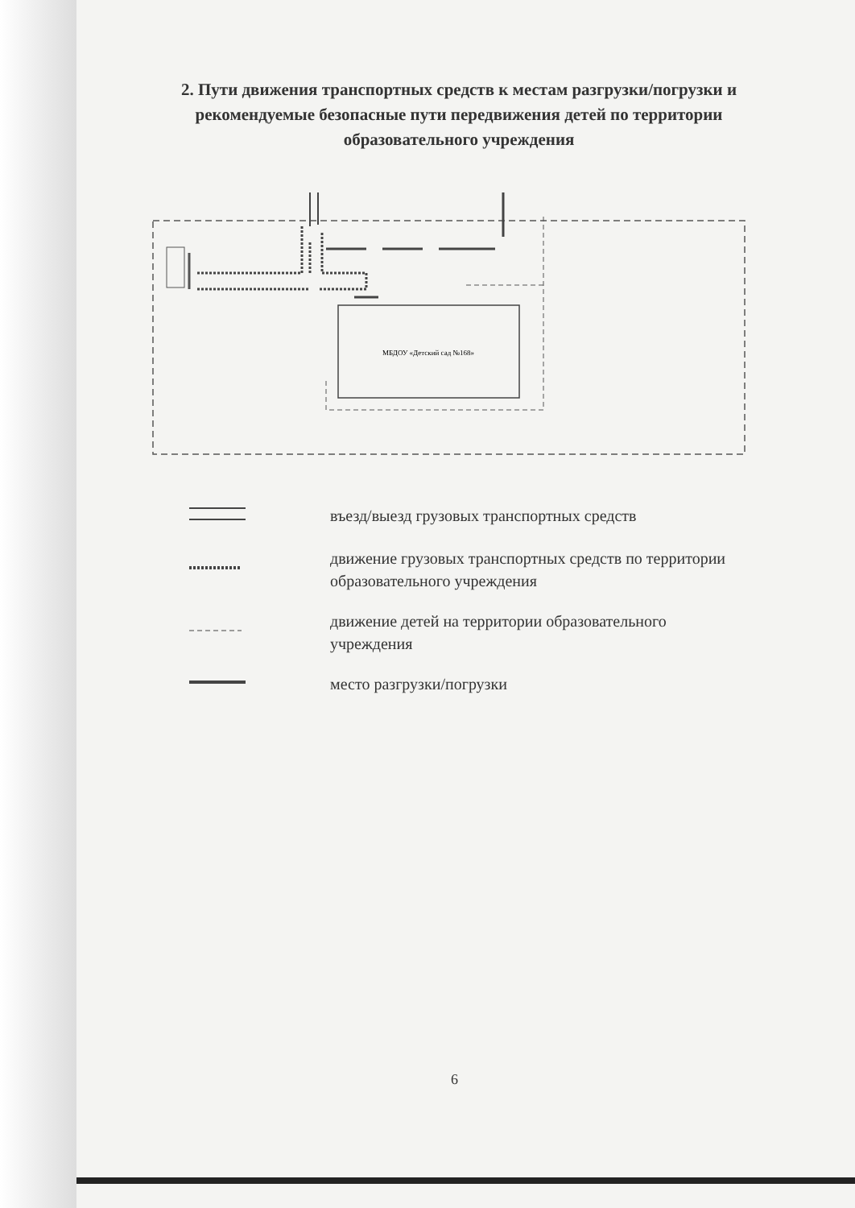2. Пути движения транспортных средств к местам разгрузки/погрузки и рекомендуемые безопасные пути передвижения детей по территории образовательного учреждения
МБДОУ «Детский сад №168»
въезд/выезд грузовых транспортных средств
движение грузовых транспортных средств по территории образовательного учреждения
движение детей на территории образовательного учреждения
место разгрузки/погрузки
6